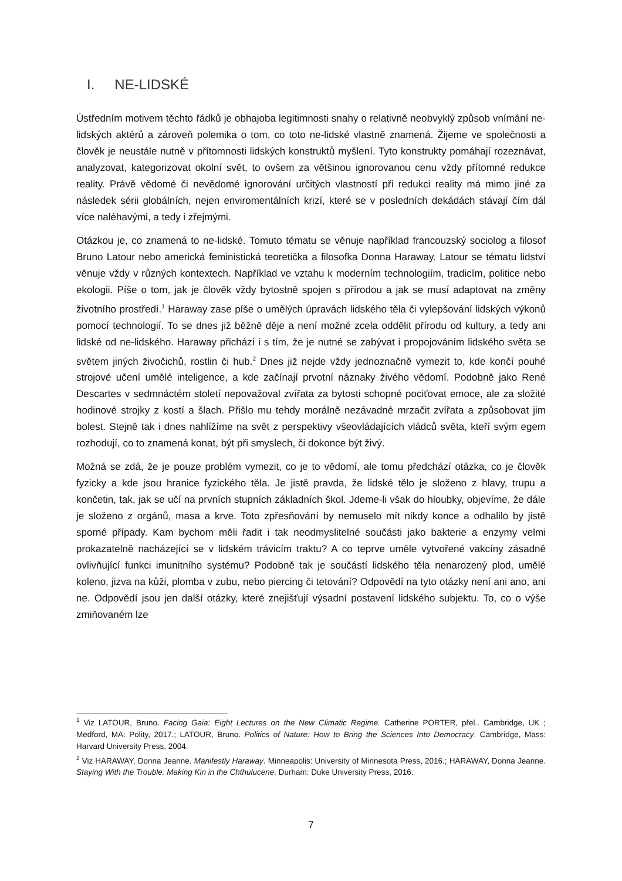I. NE-LIDSKÉ
Ústředním motivem těchto řádků je obhajoba legitimnosti snahy o relativně neobvyklý způsob vnímání ne-lidských aktérů a zároveň polemika o tom, co toto ne-lidské vlastně znamená. Žijeme ve společnosti a člověk je neustále nutně v přítomnosti lidských konstruktů myšlení. Tyto konstrukty pomáhají rozeznávat, analyzovat, kategorizovat okolní svět, to ovšem za většinou ignorovanou cenu vždy přítomné redukce reality. Právě vědomé či nevědomé ignorování určitých vlastností při redukci reality má mimo jiné za následek sérii globálních, nejen enviromentálních krizí, které se v posledních dekádách stávají čím dál více naléhavými, a tedy i zřejmými.
Otázkou je, co znamená to ne-lidské. Tomuto tématu se věnuje například francouzský sociolog a filosof Bruno Latour nebo americká feministická teoretička a filosofka Donna Haraway. Latour se tématu lidství věnuje vždy v různých kontextech. Například ve vztahu k moderním technologiím, tradicím, politice nebo ekologii. Píše o tom, jak je člověk vždy bytostně spojen s přírodou a jak se musí adaptovat na změny životního prostředí.<sup>1</sup> Haraway zase píše o umělých úpravách lidského těla či vylepšování lidských výkonů pomocí technologií. To se dnes již běžně děje a není možné zcela oddělit přírodu od kultury, a tedy ani lidské od ne-lidského. Haraway přichází i s tím, že je nutné se zabývat i propojováním lidského světa se světem jiných živočichů, rostlin či hub.<sup>2</sup> Dnes již nejde vždy jednoznačně vymezit to, kde končí pouhé strojové učení umělé inteligence, a kde začínají prvotní náznaky živého vědomí. Podobně jako René Descartes v sedmnáctém století nepovažoval zvířata za bytosti schopné pociťovat emoce, ale za složité hodinové strojky z kostí a šlach. Přišlo mu tehdy morálně nezávadné mrzačit zvířata a způsobovat jim bolest. Stejně tak i dnes nahlížíme na svět z perspektivy všeovládajících vládců světa, kteří svým egem rozhodují, co to znamená konat, být při smyslech, či dokonce být živý.
Možná se zdá, že je pouze problém vymezit, co je to vědomí, ale tomu předchází otázka, co je člověk fyzicky a kde jsou hranice fyzického těla. Je jistě pravda, že lidské tělo je složeno z hlavy, trupu a končetin, tak, jak se učí na prvních stupních základních škol. Jdeme-li však do hloubky, objevíme, že dále je složeno z orgánů, masa a krve. Toto zpřesňování by nemuselo mít nikdy konce a odhalilo by jistě sporné případy. Kam bychom měli řadit i tak neodmyslitelné součásti jako bakterie a enzymy velmi prokazatelně nacházející se v lidském trávicím traktu? A co teprve uměle vytvořené vakcíny zásadně ovlivňující funkci imunitního systému? Podobně tak je součástí lidského těla nenarozený plod, umělé koleno, jizva na kůži, plomba v zubu, nebo piercing či tetování? Odpovědí na tyto otázky není ani ano, ani ne. Odpovědí jsou jen další otázky, které znejišťují výsadní postavení lidského subjektu. To, co o výše zmiňovaném lze
<sup>1</sup> Viz LATOUR, Bruno. Facing Gaia: Eight Lectures on the New Climatic Regime. Catherine PORTER, přel.. Cambridge, UK ; Medford, MA: Polity, 2017.; LATOUR, Bruno. Politics of Nature: How to Bring the Sciences Into Democracy. Cambridge, Mass: Harvard University Press, 2004.
<sup>2</sup> Viz HARAWAY, Donna Jeanne. Manifestly Haraway. Minneapolis: University of Minnesota Press, 2016.; HARAWAY, Donna Jeanne. Staying With the Trouble: Making Kin in the Chthulucene. Durham: Duke University Press, 2016.
7